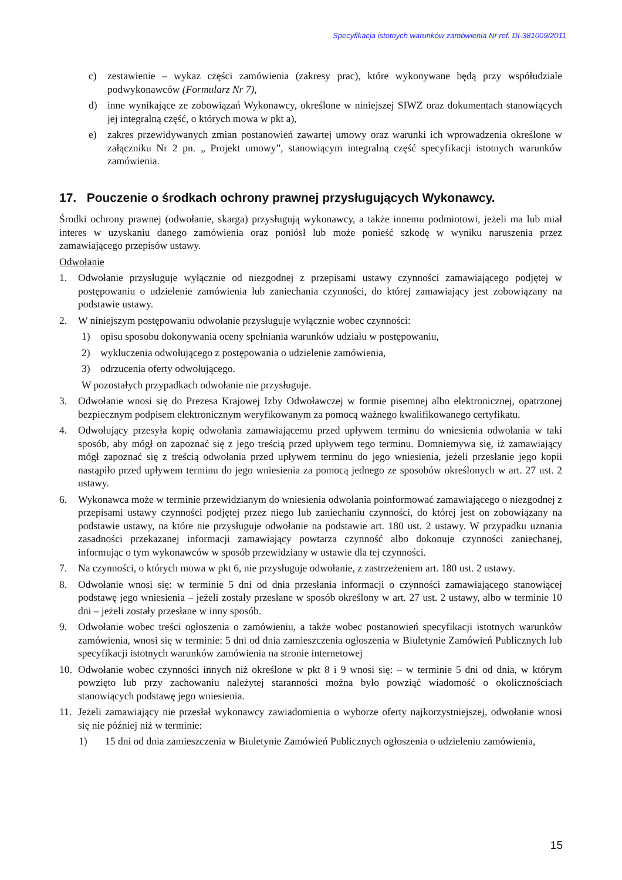Specyfikacja istotnych warunków zamówienia Nr ref. DI-381009/2011
c) zestawienie – wykaz części zamówienia (zakresy prac), które wykonywane będą przy współudziale podwykonawców (Formularz Nr 7),
d) inne wynikające ze zobowiązań Wykonawcy, określone w niniejszej SIWZ oraz dokumentach stanowiących jej integralną część, o których mowa w pkt a),
e) zakres przewidywanych zmian postanowień zawartej umowy oraz warunki ich wprowadzenia określone w załączniku Nr 2 pn. „ Projekt umowy”, stanowiącym integralną część specyfikacji istotnych warunków zamówienia.
17. Pouczenie o środkach ochrony prawnej przysługujących Wykonawcy.
Środki ochrony prawnej (odwołanie, skarga) przysługują wykonawcy, a także innemu podmiotowi, jeżeli ma lub miał interes w uzyskaniu danego zamówienia oraz poniósł lub może ponieść szkodę w wyniku naruszenia przez zamawiającego przepisów ustawy.
Odwołanie
1. Odwołanie przysługuje wyłącznie od niezgodnej z przepisami ustawy czynności zamawiającego podjętej w postępowaniu o udzielenie zamówienia lub zaniechania czynności, do której zamawiający jest zobowiązany na podstawie ustawy.
2. W niniejszym postępowaniu odwołanie przysługuje wyłącznie wobec czynności:
1) opisu sposobu dokonywania oceny spełniania warunków udziału w postępowaniu,
2) wykluczenia odwołującego z postępowania o udzielenie zamówienia,
3) odrzucenia oferty odwołującego.
W pozostałych przypadkach odwołanie nie przysługuje.
3. Odwołanie wnosi się do Prezesa Krajowej Izby Odwoławczej w formie pisemnej albo elektronicznej, opatrzonej bezpiecznym podpisem elektronicznym weryfikowanym za pomocą ważnego kwalifikowanego certyfikatu.
4. Odwołujący przesyła kopię odwołania zamawiającemu przed upływem terminu do wniesienia odwołania w taki sposób, aby mógł on zapoznać się z jego treścią przed upływem tego terminu. Domniemywa się, iż zamawiający mógł zapoznać się z treścią odwołania przed upływem terminu do jego wniesienia, jeżeli przesłanie jego kopii nastąpiło przed upływem terminu do jego wniesienia za pomocą jednego ze sposobów określonych w art. 27 ust. 2 ustawy.
6. Wykonawca może w terminie przewidzianym do wniesienia odwołania poinformować zamawiającego o niezgodnej z przepisami ustawy czynności podjętej przez niego lub zaniechaniu czynności, do której jest on zobowiązany na podstawie ustawy, na które nie przysługuje odwołanie na podstawie art. 180 ust. 2 ustawy. W przypadku uznania zasadności przekazanej informacji zamawiający powtarza czynność albo dokonuje czynności zaniechanej, informując o tym wykonawców w sposób przewidziany w ustawie dla tej czynności.
7. Na czynności, o których mowa w pkt 6, nie przysługuje odwołanie, z zastrzeżeniem art. 180 ust. 2 ustawy.
8. Odwołanie wnosi się: w terminie 5 dni od dnia przesłania informacji o czynności zamawiającego stanowiącej podstawę jego wniesienia – jeżeli zostały przesłane w sposób określony w art. 27 ust. 2 ustawy, albo w terminie 10 dni – jeżeli zostały przesłane w inny sposób.
9. Odwołanie wobec treści ogłoszenia o zamówieniu, a także wobec postanowień specyfikacji istotnych warunków zamówienia, wnosi się w terminie: 5 dni od dnia zamieszczenia ogłoszenia w Biuletynie Zamówień Publicznych lub specyfikacji istotnych warunków zamówienia na stronie internetowej
10. Odwołanie wobec czynności innych niż określone w pkt 8 i 9 wnosi się: – w terminie 5 dni od dnia, w którym powzięto lub przy zachowaniu należytej staranności można było powziąć wiadomość o okolicznościach stanowiących podstawę jego wniesienia.
11. Jeżeli zamawiający nie przesłał wykonawcy zawiadomienia o wyborze oferty najkorzystniejszej, odwołanie wnosi się nie później niż w terminie:
1) 15 dni od dnia zamieszczenia w Biuletynie Zamówień Publicznych ogłoszenia o udzieleniu zamówienia,
15